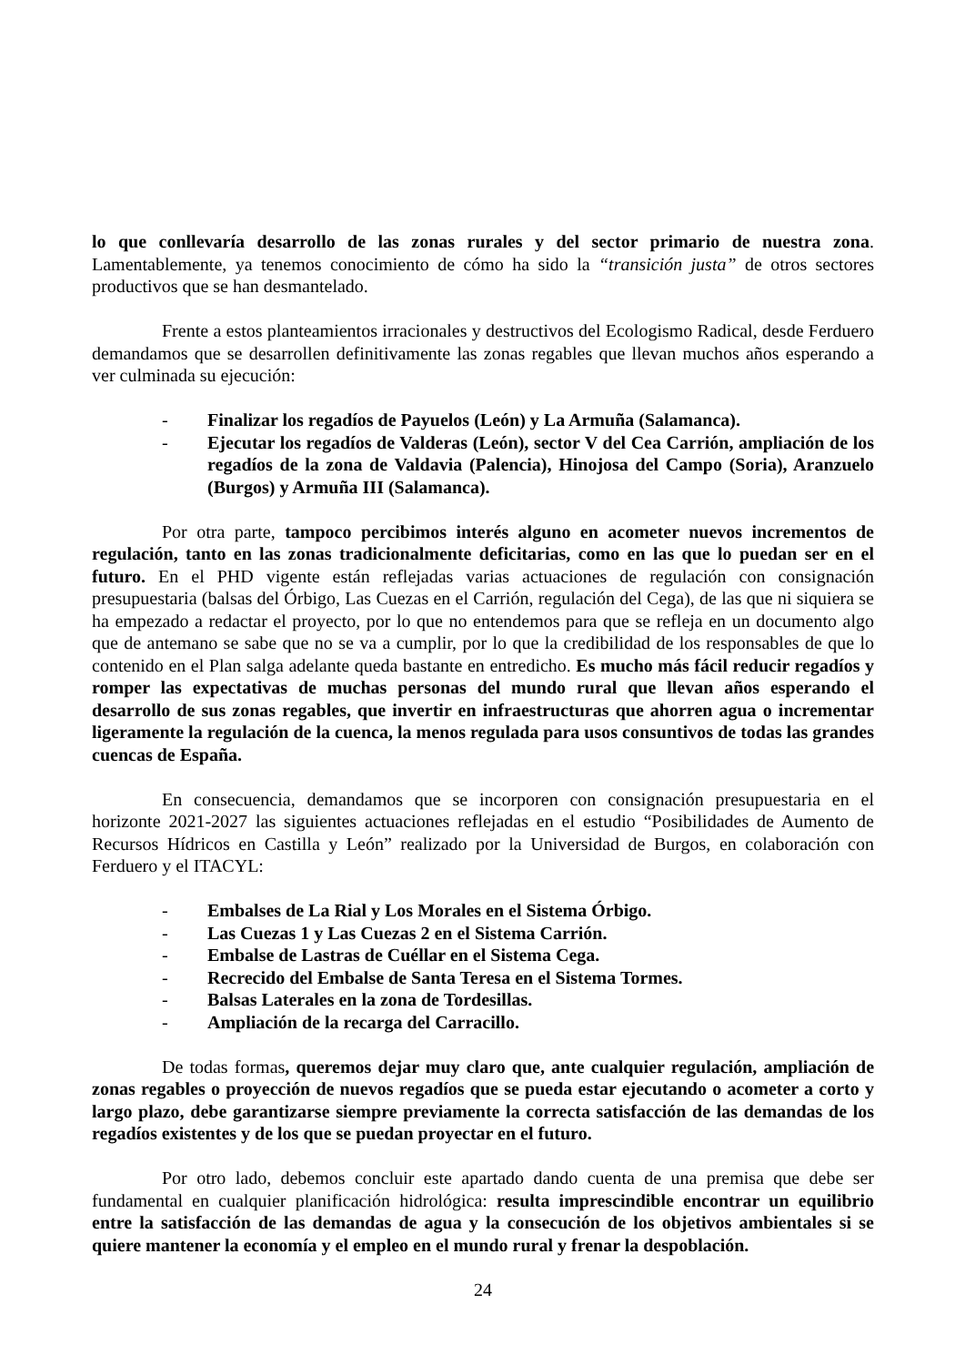lo que conllevaría desarrollo de las zonas rurales y del sector primario de nuestra zona. Lamentablemente, ya tenemos conocimiento de cómo ha sido la “transición justa” de otros sectores productivos que se han desmantelado.
Frente a estos planteamientos irracionales y destructivos del Ecologismo Radical, desde Ferduero demandamos que se desarrollen definitivamente las zonas regables que llevan muchos años esperando a ver culminada su ejecución:
- Finalizar los regadíos de Payuelos (León) y La Armuña (Salamanca).
- Ejecutar los regadíos de Valderas (León), sector V del Cea Carrión, ampliación de los regadíos de la zona de Valdavia (Palencia), Hinojosa del Campo (Soria), Aranzuelo (Burgos) y Armuña III (Salamanca).
Por otra parte, tampoco percibimos interés alguno en acometer nuevos incrementos de regulación, tanto en las zonas tradicionalmente deficitarias, como en las que lo puedan ser en el futuro. En el PHD vigente están reflejadas varias actuaciones de regulación con consignación presupuestaria (balsas del Órbigo, Las Cuezas en el Carrión, regulación del Cega), de las que ni siquiera se ha empezado a redactar el proyecto, por lo que no entendemos para que se refleja en un documento algo que de antemano se sabe que no se va a cumplir, por lo que la credibilidad de los responsables de que lo contenido en el Plan salga adelante queda bastante en entredicho. Es mucho más fácil reducir regadíos y romper las expectativas de muchas personas del mundo rural que llevan años esperando el desarrollo de sus zonas regables, que invertir en infraestructuras que ahorren agua o incrementar ligeramente la regulación de la cuenca, la menos regulada para usos consuntivos de todas las grandes cuencas de España.
En consecuencia, demandamos que se incorporen con consignación presupuestaria en el horizonte 2021-2027 las siguientes actuaciones reflejadas en el estudio “Posibilidades de Aumento de Recursos Hídricos en Castilla y León” realizado por la Universidad de Burgos, en colaboración con Ferduero y el ITACYL:
- Embalses de La Rial y Los Morales en el Sistema Órbigo.
- Las Cuezas 1 y Las Cuezas 2 en el Sistema Carrión.
- Embalse de Lastras de Cuéllar en el Sistema Cega.
- Recrecido del Embalse de Santa Teresa en el Sistema Tormes.
- Balsas Laterales en la zona de Tordesillas.
- Ampliación de la recarga del Carracillo.
De todas formas, queremos dejar muy claro que, ante cualquier regulación, ampliación de zonas regables o proyección de nuevos regadíos que se pueda estar ejecutando o acometer a corto y largo plazo, debe garantizarse siempre previamente la correcta satisfacción de las demandas de los regadíos existentes y de los que se puedan proyectar en el futuro.
Por otro lado, debemos concluir este apartado dando cuenta de una premisa que debe ser fundamental en cualquier planificación hidrológica: resulta imprescindible encontrar un equilibrio entre la satisfacción de las demandas de agua y la consecución de los objetivos ambientales si se quiere mantener la economía y el empleo en el mundo rural y frenar la despoblación.
24